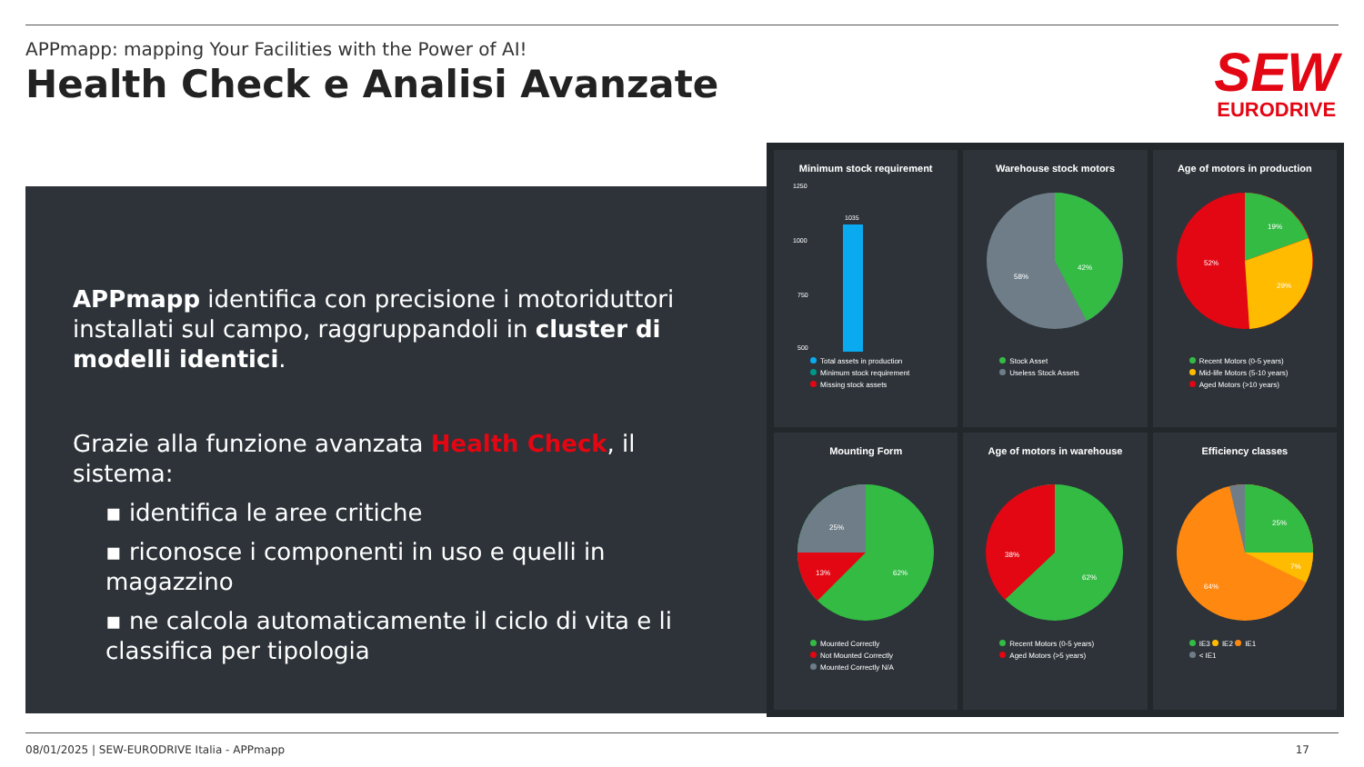APPmapp: mapping Your Facilities with the Power of AI!
Health Check e Analisi Avanzate
SEW
EURODRIVE
APPmapp identifica con precisione i motoriduttori installati sul campo, raggruppandoli in cluster di modelli identici.
Grazie alla funzione avanzata Health Check, il sistema:
▪ identifica le aree critiche
▪ riconosce i componenti in uso e quelli in magazzino
▪ ne calcola automaticamente il ciclo di vita e li classifica per tipologia
Minimum stock requirement
1250
1000
750
500
1035
Total assets in production
Minimum stock requirement
Missing stock assets
Warehouse stock motors
42%
58%
Stock Asset
Useless Stock Assets
Age of motors in production
19%
29%
52%
Recent Motors (0-5 years)
Mid-life Motors (5-10 years)
Aged Motors (>10 years)
Mounting Form
25%
13%
62%
Mounted Correctly
Not Mounted Correctly
Mounted Correctly N/A
Age of motors in warehouse
38%
62%
Recent Motors (0-5 years)
Aged Motors (>5 years)
Efficiency classes
25%
7%
64%
IE3 IE2 IE1
< IE1
08/01/2025 | SEW-EURODRIVE Italia - APPmapp 17